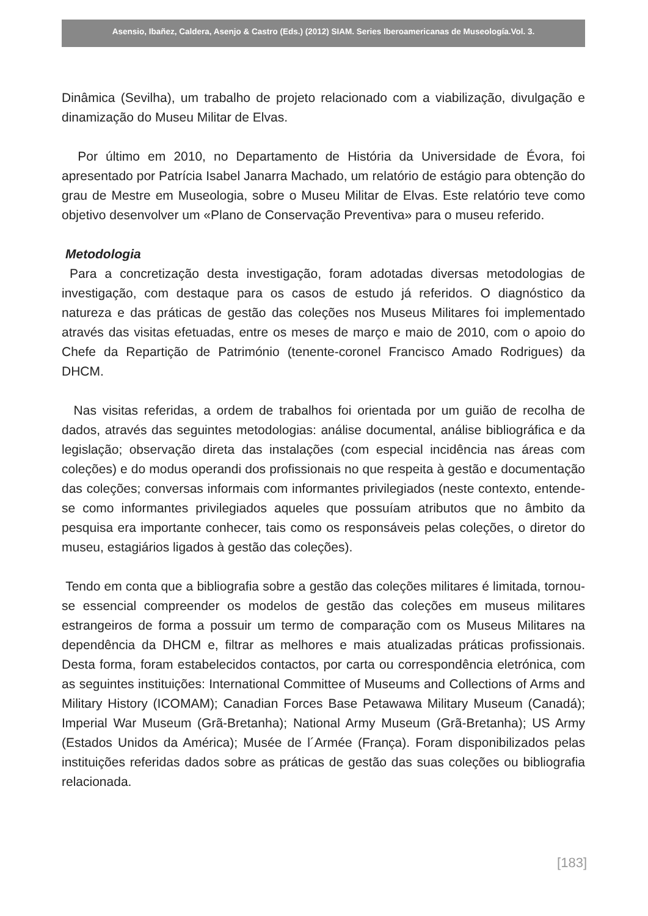Asensio, Ibañez, Caldera, Asenjo & Castro (Eds.) (2012) SIAM. Series Iberoamericanas de Museología.Vol. 3.
Dinâmica (Sevilha), um trabalho de projeto relacionado com a viabilização, divulgação e dinamização do Museu Militar de Elvas.
Por último em 2010, no Departamento de História da Universidade de Évora, foi apresentado por Patrícia Isabel Janarra Machado, um relatório de estágio para obtenção do grau de Mestre em Museologia, sobre o Museu Militar de Elvas. Este relatório teve como objetivo desenvolver um «Plano de Conservação Preventiva» para o museu referido.
Metodologia
Para a concretização desta investigação, foram adotadas diversas metodologias de investigação, com destaque para os casos de estudo já referidos. O diagnóstico da natureza e das práticas de gestão das coleções nos Museus Militares foi implementado através das visitas efetuadas, entre os meses de março e maio de 2010, com o apoio do Chefe da Repartição de Património (tenente-coronel Francisco Amado Rodrigues) da DHCM.
Nas visitas referidas, a ordem de trabalhos foi orientada por um guião de recolha de dados, através das seguintes metodologias: análise documental, análise bibliográfica e da legislação; observação direta das instalações (com especial incidência nas áreas com coleções) e do modus operandi dos profissionais no que respeita à gestão e documentação das coleções; conversas informais com informantes privilegiados (neste contexto, entende-se como informantes privilegiados aqueles que possuíam atributos que no âmbito da pesquisa era importante conhecer, tais como os responsáveis pelas coleções, o diretor do museu, estagiários ligados à gestão das coleções).
Tendo em conta que a bibliografia sobre a gestão das coleções militares é limitada, tornou-se essencial compreender os modelos de gestão das coleções em museus militares estrangeiros de forma a possuir um termo de comparação com os Museus Militares na dependência da DHCM e, filtrar as melhores e mais atualizadas práticas profissionais. Desta forma, foram estabelecidos contactos, por carta ou correspondência eletrónica, com as seguintes instituições: International Committee of Museums and Collections of Arms and Military History (ICOMAM); Canadian Forces Base Petawawa Military Museum (Canadá); Imperial War Museum (Grã-Bretanha); National Army Museum (Grã-Bretanha); US Army (Estados Unidos da América); Musée de l´Armée (França). Foram disponibilizados pelas instituições referidas dados sobre as práticas de gestão das suas coleções ou bibliografia relacionada.
[183]